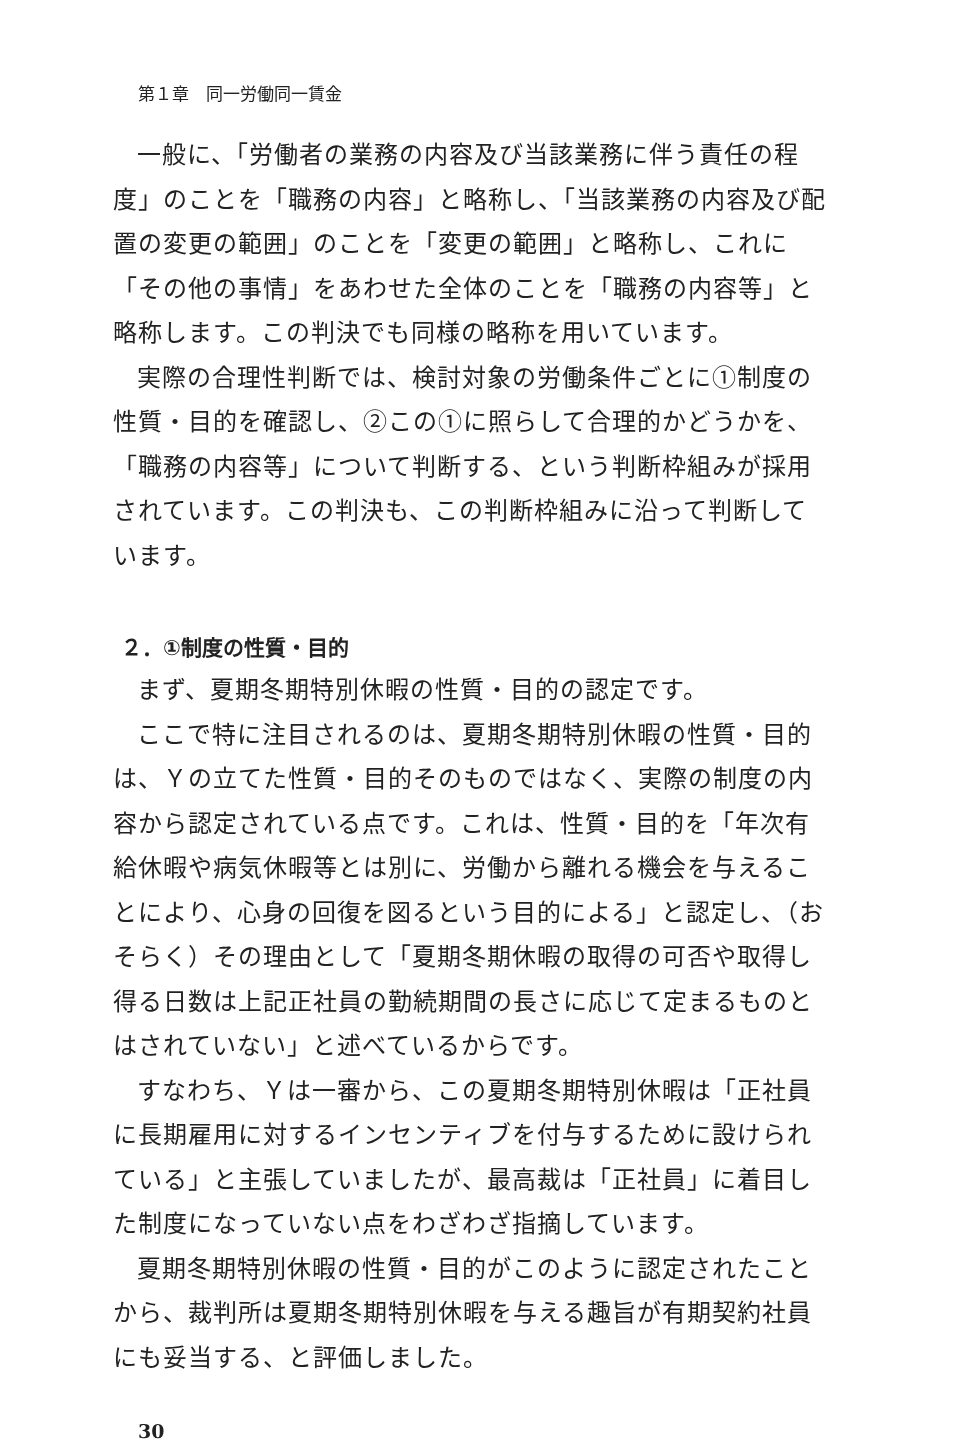第１章　同一労働同一賃金
一般に、「労働者の業務の内容及び当該業務に伴う責任の程度」のことを「職務の内容」と略称し、「当該業務の内容及び配置の変更の範囲」のことを「変更の範囲」と略称し、これに「その他の事情」をあわせた全体のことを「職務の内容等」と略称します。この判決でも同様の略称を用いています。
実際の合理性判断では、検討対象の労働条件ごとに①制度の性質・目的を確認し、②この①に照らして合理的かどうかを、「職務の内容等」について判断する、という判断枠組みが採用されています。この判決も、この判断枠組みに沿って判断しています。
２．①制度の性質・目的
まず、夏期冬期特別休暇の性質・目的の認定です。
ここで特に注目されるのは、夏期冬期特別休暇の性質・目的は、Ｙの立てた性質・目的そのものではなく、実際の制度の内容から認定されている点です。これは、性質・目的を「年次有給休暇や病気休暇等とは別に、労働から離れる機会を与えることにより、心身の回復を図るという目的による」と認定し、（おそらく）その理由として「夏期冬期休暇の取得の可否や取得し得る日数は上記正社員の勤続期間の長さに応じて定まるものとはされていない」と述べているからです。
すなわち、Ｙは一審から、この夏期冬期特別休暇は「正社員に長期雇用に対するインセンティブを付与するために設けられている」と主張していましたが、最高裁は「正社員」に着目した制度になっていない点をわざわざ指摘しています。
夏期冬期特別休暇の性質・目的がこのように認定されたことから、裁判所は夏期冬期特別休暇を与える趣旨が有期契約社員にも妥当する、と評価しました。
30